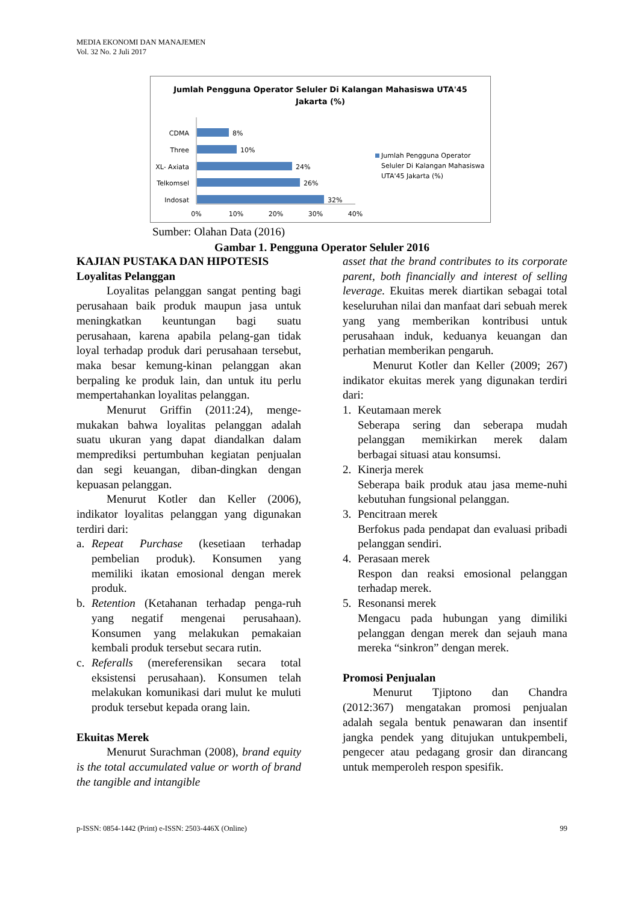MEDIA EKONOMI DAN MANAJEMEN
Vol. 32 No. 2 Juli 2017
Jumlah Pengguna Operator Seluler Di Kalangan Mahasiswa UTA'45
Jakarta (%)
CDMA
8%
Three
10%
XL- Axiata
24%
Telkomsel
26%
Indosat
32%
0%
10%
20%
30%
40%
Jumlah Pengguna Operator
Seluler Di Kalangan Mahasiswa
UTA'45 Jakarta (%)
Sumber: Olahan Data (2016)
Gambar 1. Pengguna Operator Seluler 2016
KAJIAN PUSTAKA DAN HIPOTESIS
Loyalitas Pelanggan
Loyalitas pelanggan sangat penting bagi perusahaan baik produk maupun jasa untuk meningkatkan keuntungan bagi suatu perusahaan, karena apabila pelang-gan tidak loyal terhadap produk dari perusahaan tersebut, maka besar kemung-kinan pelanggan akan berpaling ke produk lain, dan untuk itu perlu mempertahankan loyalitas pelanggan.
Menurut Griffin (2011:24), menge-mukakan bahwa loyalitas pelanggan adalah suatu ukuran yang dapat diandalkan dalam memprediksi pertumbuhan kegiatan penjualan dan segi keuangan, diban-dingkan dengan kepuasan pelanggan.
Menurut Kotler dan Keller (2006), indikator loyalitas pelanggan yang digunakan terdiri dari:
a. Repeat Purchase (kesetiaan terhadap pembelian produk). Konsumen yang memiliki ikatan emosional dengan merek produk.
b. Retention (Ketahanan terhadap penga-ruh yang negatif mengenai perusahaan). Konsumen yang melakukan pemakaian kembali produk tersebut secara rutin.
c. Referalls (mereferensikan secara total eksistensi perusahaan). Konsumen telah melakukan komunikasi dari mulut ke muluti produk tersebut kepada orang lain.
Ekuitas Merek
Menurut Surachman (2008), brand equity is the total accumulated value or worth of brand the tangible and intangible
asset that the brand contributes to its corporate parent, both financially and interest of selling leverage. Ekuitas merek diartikan sebagai total keseluruhan nilai dan manfaat dari sebuah merek yang yang memberikan kontribusi untuk perusahaan induk, keduanya keuangan dan perhatian memberikan pengaruh.
Menurut Kotler dan Keller (2009; 267) indikator ekuitas merek yang digunakan terdiri dari:
1. Keutamaan merek
Seberapa sering dan seberapa mudah pelanggan memikirkan merek dalam berbagai situasi atau konsumsi.
2. Kinerja merek
Seberapa baik produk atau jasa meme-nuhi kebutuhan fungsional pelanggan.
3. Pencitraan merek
Berfokus pada pendapat dan evaluasi pribadi pelanggan sendiri.
4. Perasaan merek
Respon dan reaksi emosional pelanggan terhadap merek.
5. Resonansi merek
Mengacu pada hubungan yang dimiliki pelanggan dengan merek dan sejauh mana mereka “sinkron” dengan merek.
Promosi Penjualan
Menurut Tjiptono dan Chandra (2012:367) mengatakan promosi penjualan adalah segala bentuk penawaran dan insentif jangka pendek yang ditujukan untukpembeli, pengecer atau pedagang grosir dan dirancang untuk memperoleh respon spesifik.
p-ISSN: 0854-1442 (Print) e-ISSN: 2503-446X (Online) 99